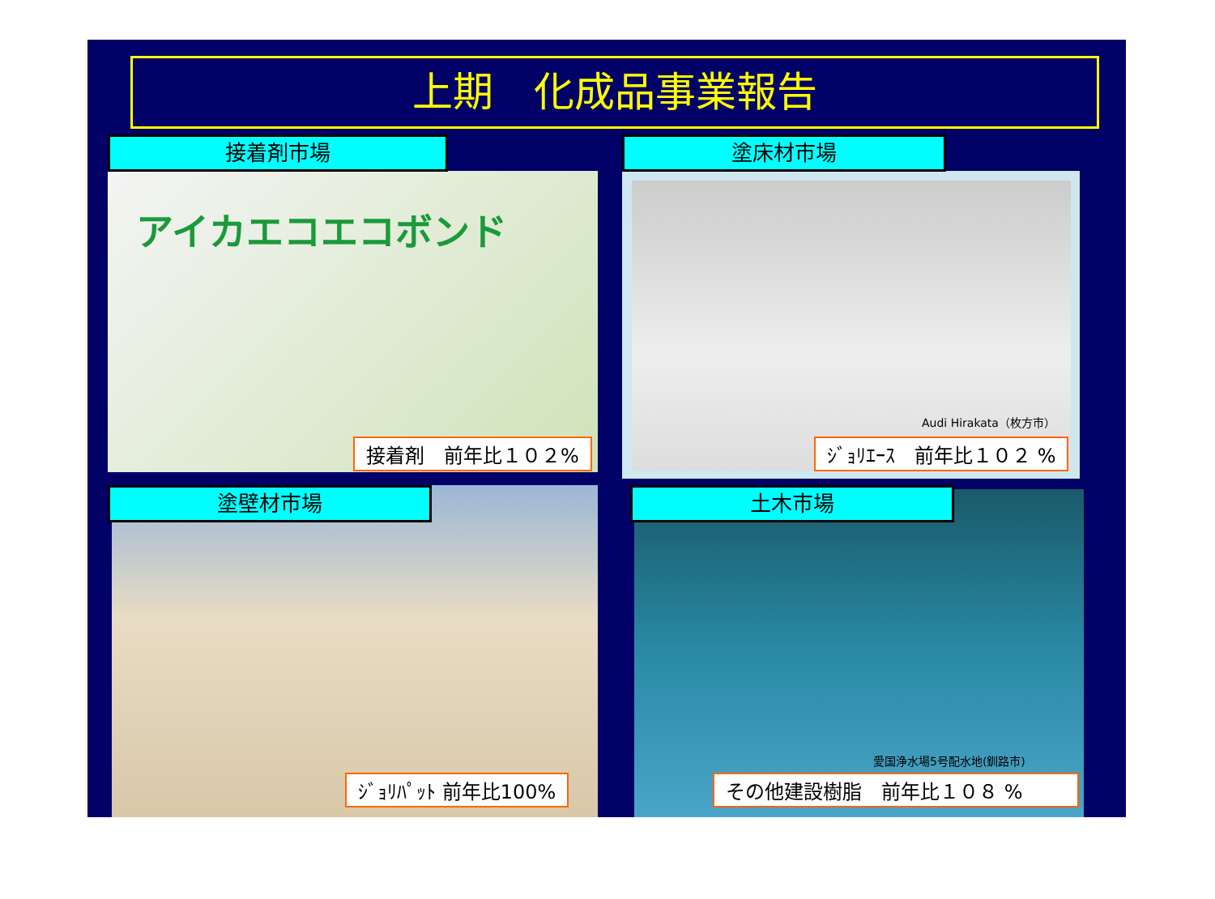上期　化成品事業報告
接着剤市場
アイカエコエコボンド
接着剤　前年比１０２%
塗床材市場
Audi Hirakata（枚方市）
ｼﾞｮﾘｴｰｽ　前年比１０２ %
塗壁材市場
ｼﾞｮﾘﾊﾟｯﾄ 前年比100%
土木市場
愛国浄水場5号配水地(釧路市)
その他建設樹脂　前年比１０８ %